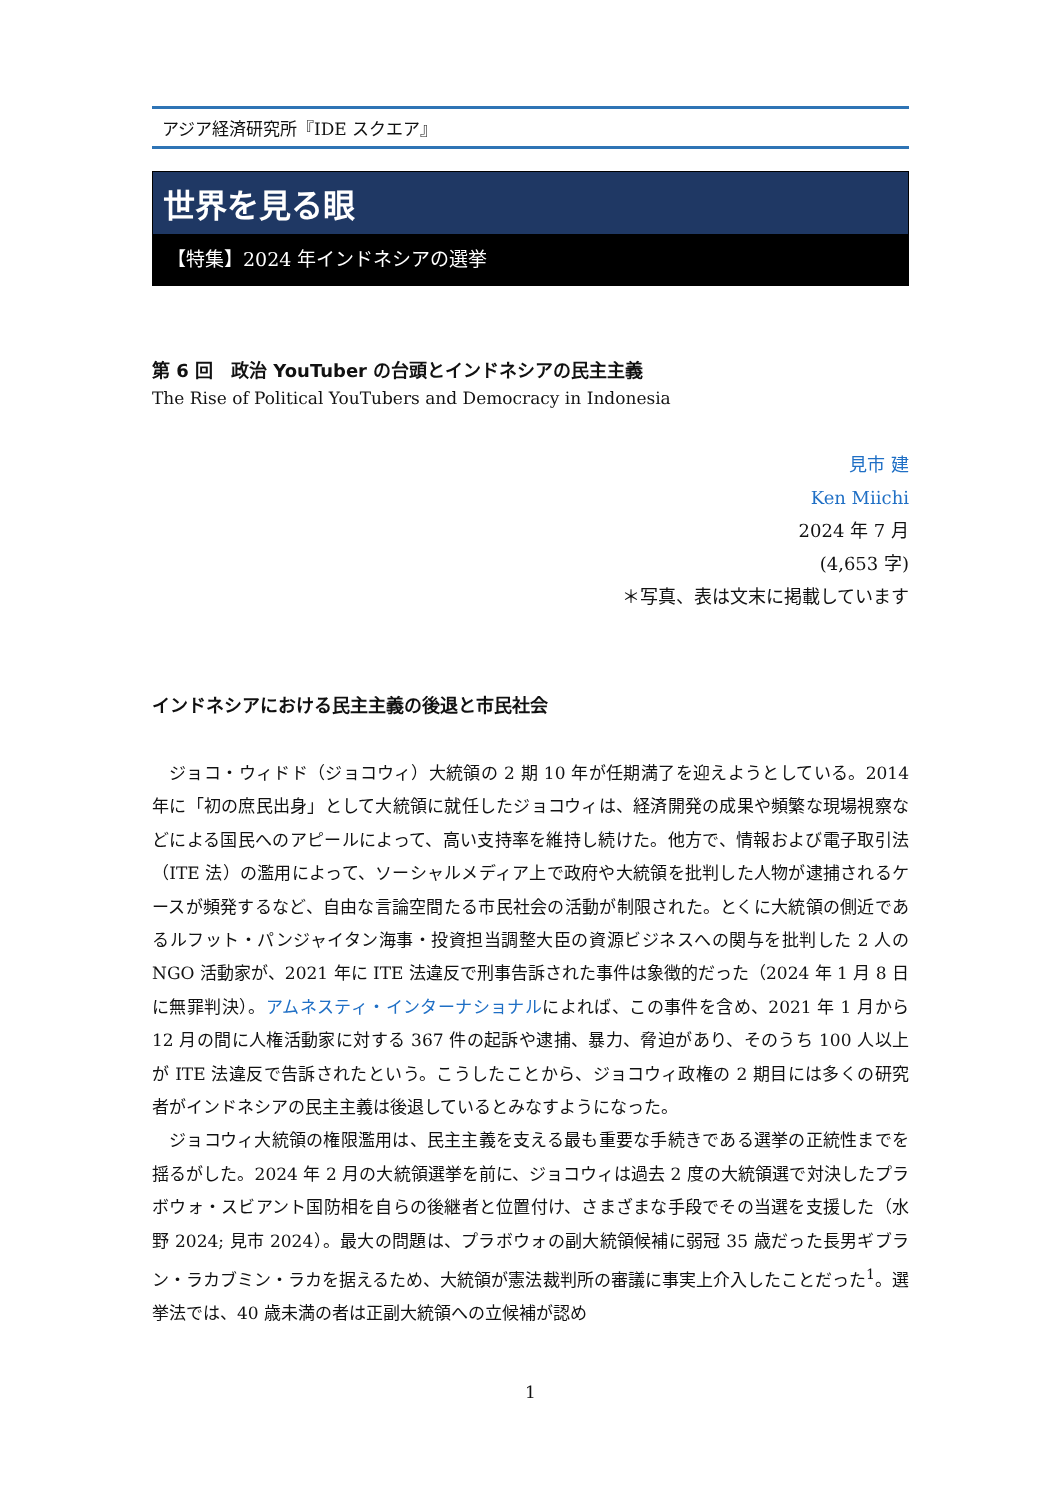アジア経済研究所『IDE スクエア』
世界を見る眼
【特集】2024 年インドネシアの選挙
第 6 回　政治 YouTuber の台頭とインドネシアの民主主義
The Rise of Political YouTubers and Democracy in Indonesia
見市 建
Ken Miichi
2024 年 7 月
(4,653 字)
＊写真、表は文末に掲載しています
インドネシアにおける民主主義の後退と市民社会
ジョコ・ウィドド（ジョコウィ）大統領の 2 期 10 年が任期満了を迎えようとしている。2014 年に「初の庶民出身」として大統領に就任したジョコウィは、経済開発の成果や頻繁な現場視察などによる国民へのアピールによって、高い支持率を維持し続けた。他方で、情報および電子取引法（ITE 法）の濫用によって、ソーシャルメディア上で政府や大統領を批判した人物が逮捕されるケースが頻発するなど、自由な言論空間たる市民社会の活動が制限された。とくに大統領の側近であるルフット・パンジャイタン海事・投資担当調整大臣の資源ビジネスへの関与を批判した 2 人の NGO 活動家が、2021 年に ITE 法違反で刑事告訴された事件は象徴的だった（2024 年 1 月 8 日に無罪判決）。アムネスティ・インターナショナルによれば、この事件を含め、2021 年 1 月から 12 月の間に人権活動家に対する 367 件の起訴や逮捕、暴力、脅迫があり、そのうち 100 人以上が ITE 法違反で告訴されたという。こうしたことから、ジョコウィ政権の 2 期目には多くの研究者がインドネシアの民主主義は後退しているとみなすようになった。
ジョコウィ大統領の権限濫用は、民主主義を支える最も重要な手続きである選挙の正統性までを揺るがした。2024 年 2 月の大統領選挙を前に、ジョコウィは過去 2 度の大統領選で対決したプラボウォ・スビアント国防相を自らの後継者と位置付け、さまざまな手段でその当選を支援した（水野 2024; 見市 2024）。最大の問題は、プラボウォの副大統領候補に弱冠 35 歳だった長男ギブラン・ラカブミン・ラカを据えるため、大統領が憲法裁判所の審議に事実上介入したことだった<sup>1</sup>。選挙法では、40 歳未満の者は正副大統領への立候補が認め
1